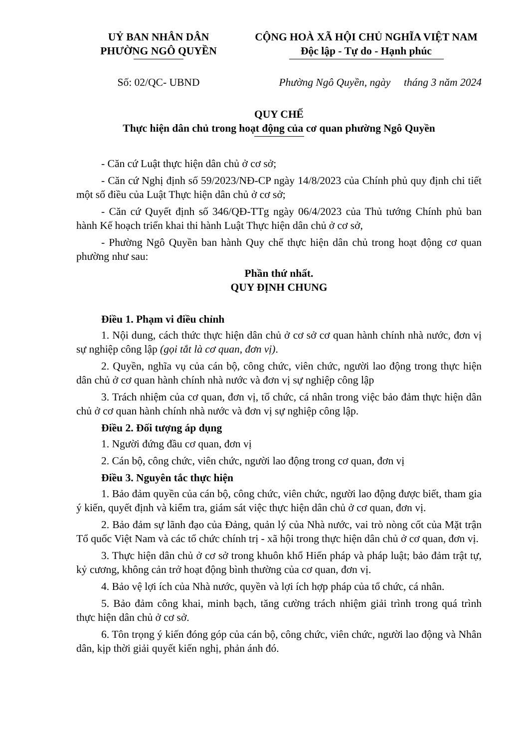UỶ BAN NHÂN DÂN
PHƯỜNG NGÔ QUYỀN
CỘNG HOÀ XÃ HỘI CHỦ NGHĨA VIỆT NAM
Độc lập - Tự do - Hạnh phúc
Số: 02/QC- UBND Phường Ngô Quyền, ngày tháng 3 năm 2024
QUY CHẾ
Thực hiện dân chủ trong hoạt động của cơ quan phường Ngô Quyền
- Căn cứ Luật thực hiện dân chủ ở cơ sở;
- Căn cứ Nghị định số 59/2023/NĐ-CP ngày 14/8/2023 của Chính phủ quy định chi tiết một số điều của Luật Thực hiện dân chủ ở cơ sở;
- Căn cứ Quyết định số 346/QĐ-TTg ngày 06/4/2023 của Thủ tướng Chính phủ ban hành Kế hoạch triển khai thi hành Luật Thực hiện dân chủ ở cơ sở,
- Phường Ngô Quyền ban hành Quy chế thực hiện dân chủ trong hoạt động cơ quan phường như sau:
Phần thứ nhất.
QUY ĐỊNH CHUNG
Điều 1. Phạm vi điều chỉnh
1. Nội dung, cách thức thực hiện dân chủ ở cơ sở cơ quan hành chính nhà nước, đơn vị sự nghiệp công lập (gọi tắt là cơ quan, đơn vị).
2. Quyền, nghĩa vụ của cán bộ, công chức, viên chức, người lao động trong thực hiện dân chủ ở cơ quan hành chính nhà nước và đơn vị sự nghiệp công lập
3. Trách nhiệm của cơ quan, đơn vị, tổ chức, cá nhân trong việc bảo đảm thực hiện dân chủ ở cơ quan hành chính nhà nước và đơn vị sự nghiệp công lập.
Điều 2. Đối tượng áp dụng
1. Người đứng đầu cơ quan, đơn vị
2. Cán bộ, công chức, viên chức, người lao động trong cơ quan, đơn vị
Điều 3. Nguyên tắc thực hiện
1. Bảo đảm quyền của cán bộ, công chức, viên chức, người lao động được biết, tham gia ý kiến, quyết định và kiểm tra, giám sát việc thực hiện dân chủ ở cơ quan, đơn vị.
2. Bảo đảm sự lãnh đạo của Đảng, quản lý của Nhà nước, vai trò nòng cốt của Mặt trận Tổ quốc Việt Nam và các tổ chức chính trị - xã hội trong thực hiện dân chủ ở cơ quan, đơn vị.
3. Thực hiện dân chủ ở cơ sở trong khuôn khổ Hiến pháp và pháp luật; bảo đảm trật tự, kỷ cương, không cản trở hoạt động bình thường của cơ quan, đơn vị.
4. Bảo vệ lợi ích của Nhà nước, quyền và lợi ích hợp pháp của tổ chức, cá nhân.
5. Bảo đảm công khai, minh bạch, tăng cường trách nhiệm giải trình trong quá trình thực hiện dân chủ ở cơ sở.
6. Tôn trọng ý kiến đóng góp của cán bộ, công chức, viên chức, người lao động và Nhân dân, kịp thời giải quyết kiến nghị, phản ánh đó.